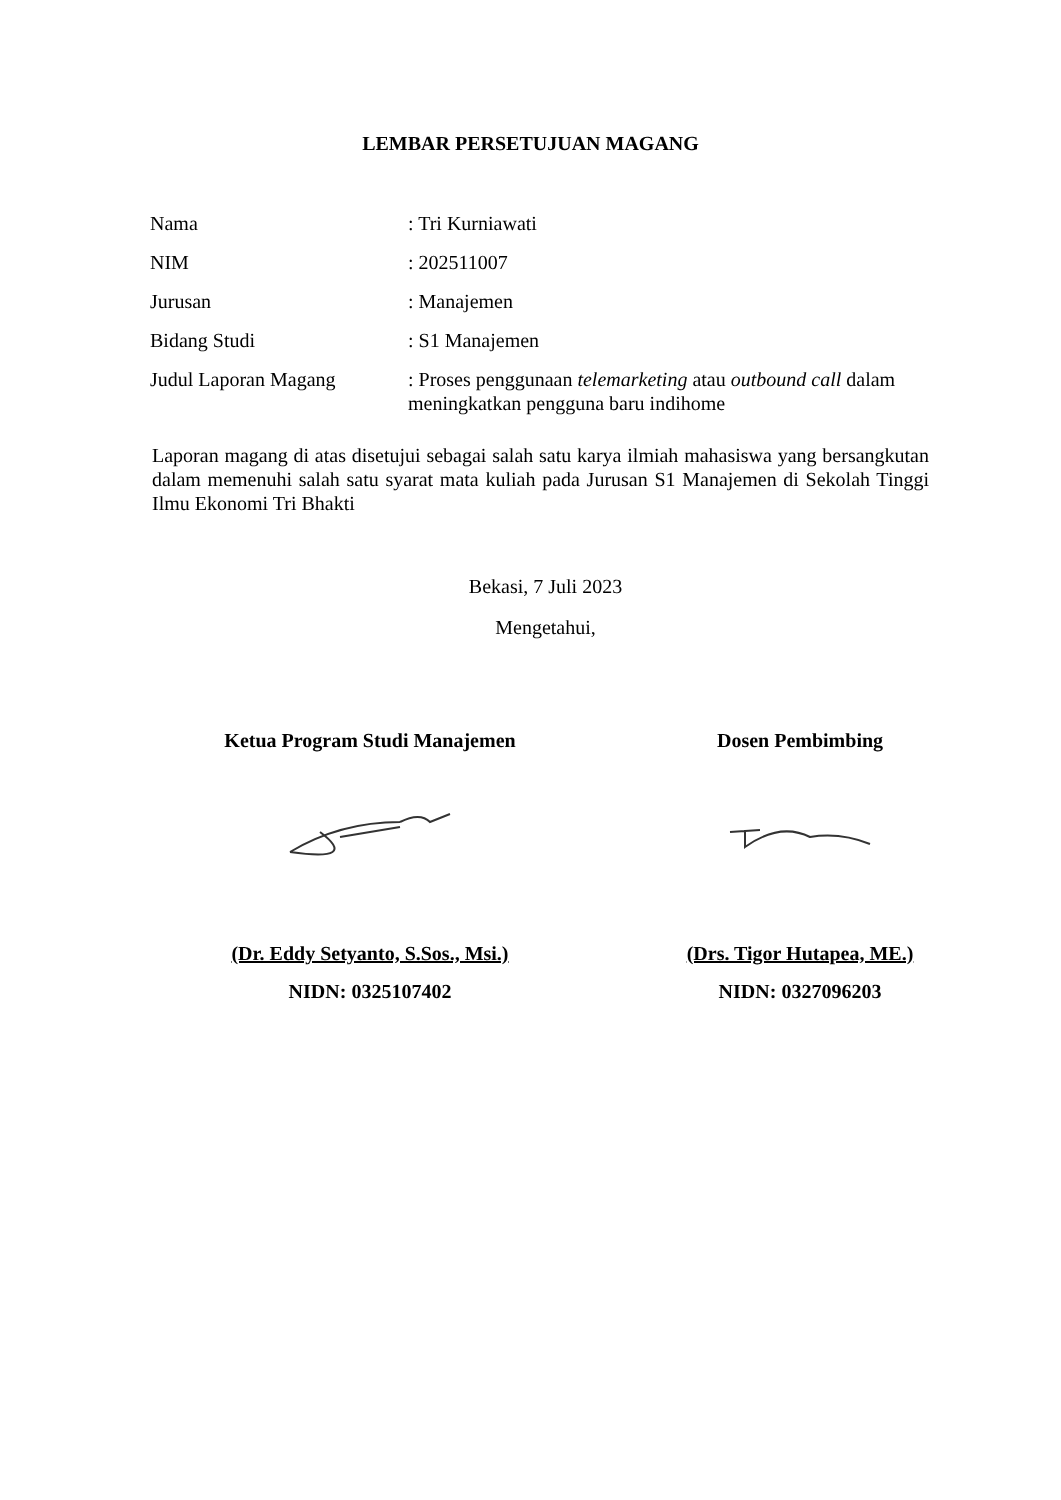LEMBAR PERSETUJUAN MAGANG
Nama : Tri Kurniawati
NIM : 202511007
Jurusan : Manajemen
Bidang Studi : S1 Manajemen
Judul Laporan Magang : Proses penggunaan telemarketing atau outbound call dalam meningkatkan pengguna baru indihome
Laporan magang di atas disetujui sebagai salah satu karya ilmiah mahasiswa yang bersangkutan dalam memenuhi salah satu syarat mata kuliah pada Jurusan S1 Manajemen di Sekolah Tinggi Ilmu Ekonomi Tri Bhakti
Bekasi, 7 Juli 2023
Mengetahui,
Ketua Program Studi Manajemen
(Dr. Eddy Setyanto, S.Sos., Msi.)
NIDN: 0325107402
Dosen Pembimbing
(Drs. Tigor Hutapea, ME.)
NIDN: 0327096203